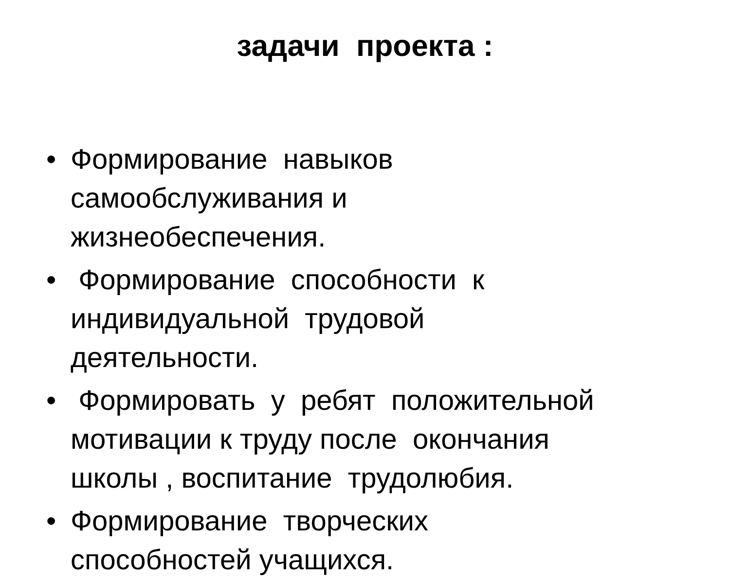задачи проекта :
• Формирование навыков
самообслуживания и
жизнеобеспечения.
• Формирование способности к
индивидуальной трудовой
деятельности.
• Формировать у ребят положительной
мотивации к труду после окончания
школы , воспитание трудолюбия.
• Формирование творческих
способностей учащихся.